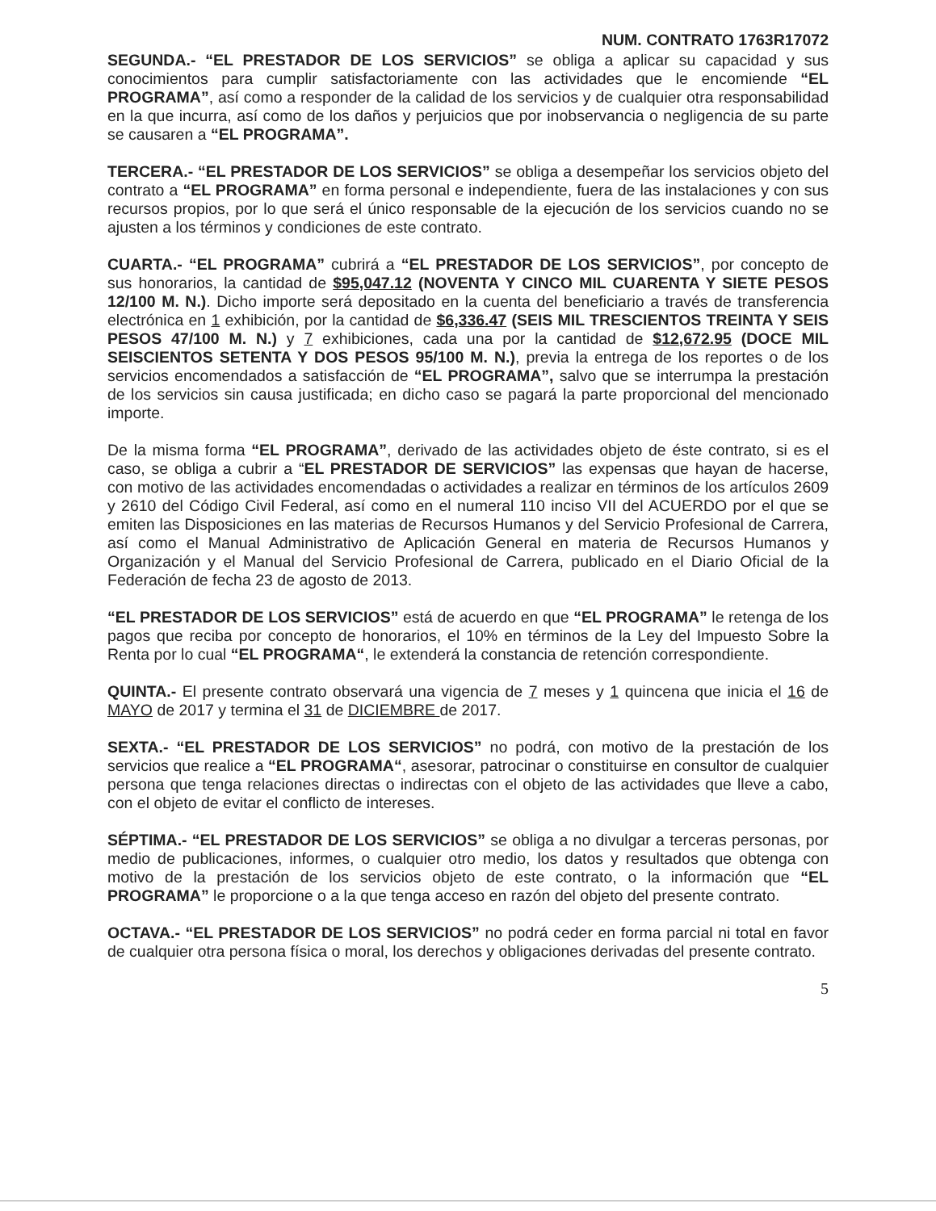NUM. CONTRATO 1763R17072
SEGUNDA.- “EL PRESTADOR DE LOS SERVICIOS” se obliga a aplicar su capacidad y sus conocimientos para cumplir satisfactoriamente con las actividades que le encomiende “EL PROGRAMA”, así como a responder de la calidad de los servicios y de cualquier otra responsabilidad en la que incurra, así como de los daños y perjuicios que por inobservancia o negligencia de su parte se causaren a “EL PROGRAMA”.
TERCERA.- “EL PRESTADOR DE LOS SERVICIOS” se obliga a desempeñar los servicios objeto del contrato a “EL PROGRAMA” en forma personal e independiente, fuera de las instalaciones y con sus recursos propios, por lo que será el único responsable de la ejecución de los servicios cuando no se ajusten a los términos y condiciones de este contrato.
CUARTA.- “EL PROGRAMA” cubrirá a “EL PRESTADOR DE LOS SERVICIOS”, por concepto de sus honorarios, la cantidad de $95,047.12 (NOVENTA Y CINCO MIL CUARENTA Y SIETE PESOS 12/100 M. N.). Dicho importe será depositado en la cuenta del beneficiario a través de transferencia electrónica en 1 exhibición, por la cantidad de $6,336.47 (SEIS MIL TRESCIENTOS TREINTA Y SEIS PESOS 47/100 M. N.) y 7 exhibiciones, cada una por la cantidad de $12,672.95 (DOCE MIL SEISCIENTOS SETENTA Y DOS PESOS 95/100 M. N.), previa la entrega de los reportes o de los servicios encomendados a satisfacción de “EL PROGRAMA”, salvo que se interrumpa la prestación de los servicios sin causa justificada; en dicho caso se pagará la parte proporcional del mencionado importe.
De la misma forma “EL PROGRAMA”, derivado de las actividades objeto de éste contrato, si es el caso, se obliga a cubrir a “EL PRESTADOR DE SERVICIOS” las expensas que hayan de hacerse, con motivo de las actividades encomendadas o actividades a realizar en términos de los artículos 2609 y 2610 del Código Civil Federal, así como en el numeral 110 inciso VII del ACUERDO por el que se emiten las Disposiciones en las materias de Recursos Humanos y del Servicio Profesional de Carrera, así como el Manual Administrativo de Aplicación General en materia de Recursos Humanos y Organización y el Manual del Servicio Profesional de Carrera, publicado en el Diario Oficial de la Federación de fecha 23 de agosto de 2013.
“EL PRESTADOR DE LOS SERVICIOS” está de acuerdo en que “EL PROGRAMA” le retenga de los pagos que reciba por concepto de honorarios, el 10% en términos de la Ley del Impuesto Sobre la Renta por lo cual “EL PROGRAMA“, le extenderá la constancia de retención correspondiente.
QUINTA.- El presente contrato observará una vigencia de 7 meses y 1 quincena que inicia el 16 de MAYO de 2017 y termina el 31 de DICIEMBRE de 2017.
SEXTA.- “EL PRESTADOR DE LOS SERVICIOS” no podrá, con motivo de la prestación de los servicios que realice a “EL PROGRAMA“, asesorar, patrocinar o constituirse en consultor de cualquier persona que tenga relaciones directas o indirectas con el objeto de las actividades que lleve a cabo, con el objeto de evitar el conflicto de intereses.
SÉPTIMA.- “EL PRESTADOR DE LOS SERVICIOS” se obliga a no divulgar a terceras personas, por medio de publicaciones, informes, o cualquier otro medio, los datos y resultados que obtenga con motivo de la prestación de los servicios objeto de este contrato, o la información que “EL PROGRAMA” le proporcione o a la que tenga acceso en razón del objeto del presente contrato.
OCTAVA.- “EL PRESTADOR DE LOS SERVICIOS” no podrá ceder en forma parcial ni total en favor de cualquier otra persona física o moral, los derechos y obligaciones derivadas del presente contrato.
5